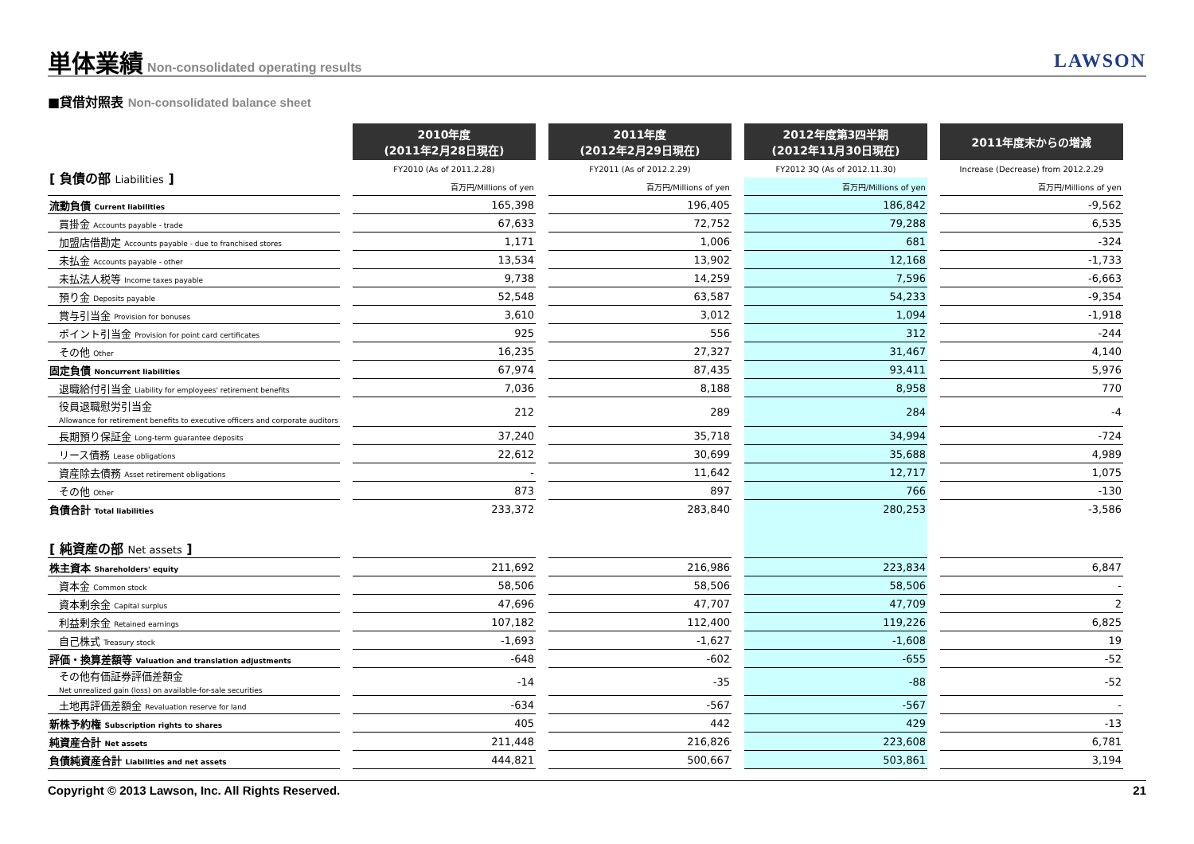単体業績
Non-consolidated operating results
LAWSON
■貸借対照表 Non-consolidated balance sheet
| | 2010年度 (2011年2月28日現在) | 2011年度 (2012年2月29日現在) | 2012年度第3四半期 (2012年11月30日現在) | 2011年度末からの増減 |
| --- | --- | --- | --- | --- |
| [ 負債の部 Liabilities ] | FY2010 (As of 2011.2.28) | FY2011 (As of 2012.2.29) | FY2012 3Q (As of 2012.11.30) | Increase (Decrease) from 2012.2.29 |
| | 百万円/Millions of yen | 百万円/Millions of yen | 百万円/Millions of yen | 百万円/Millions of yen |
| 流動負債 Current liabilities | 165,398 | 196,405 | 186,842 | -9,562 |
| 買掛金 Accounts payable - trade | 67,633 | 72,752 | 79,288 | 6,535 |
| 加盟店借勘定 Accounts payable - due to franchised stores | 1,171 | 1,006 | 681 | -324 |
| 未払金 Accounts payable - other | 13,534 | 13,902 | 12,168 | -1,733 |
| 未払法人税等 Income taxes payable | 9,738 | 14,259 | 7,596 | -6,663 |
| 預り金 Deposits payable | 52,548 | 63,587 | 54,233 | -9,354 |
| 賞与引当金 Provision for bonuses | 3,610 | 3,012 | 1,094 | -1,918 |
| ポイント引当金 Provision for point card certificates | 925 | 556 | 312 | -244 |
| その他 Other | 16,235 | 27,327 | 31,467 | 4,140 |
| 固定負債 Noncurrent liabilities | 67,974 | 87,435 | 93,411 | 5,976 |
| 退職給付引当金 Liability for employees' retirement benefits | 7,036 | 8,188 | 8,958 | 770 |
| 役員退職慰労引当金 Allowance for retirement benefits to executive officers and corporate auditors | 212 | 289 | 284 | -4 |
| 長期預り保証金 Long-term guarantee deposits | 37,240 | 35,718 | 34,994 | -724 |
| リース債務 Lease obligations | 22,612 | 30,699 | 35,688 | 4,989 |
| 資産除去債務 Asset retirement obligations | - | 11,642 | 12,717 | 1,075 |
| その他 Other | 873 | 897 | 766 | -130 |
| 負債合計 Total liabilities | 233,372 | 283,840 | 280,253 | -3,586 |
| [ 純資産の部 Net assets ] | | | | |
| 株主資本 Shareholders' equity | 211,692 | 216,986 | 223,834 | 6,847 |
| 資本金 Common stock | 58,506 | 58,506 | 58,506 | - |
| 資本剰余金 Capital surplus | 47,696 | 47,707 | 47,709 | 2 |
| 利益剰余金 Retained earnings | 107,182 | 112,400 | 119,226 | 6,825 |
| 自己株式 Treasury stock | -1,693 | -1,627 | -1,608 | 19 |
| 評価・換算差額等 Valuation and translation adjustments | -648 | -602 | -655 | -52 |
| その他有価証券評価差額金 Net unrealized gain (loss) on available-for-sale securities | -14 | -35 | -88 | -52 |
| 土地再評価差額金 Revaluation reserve for land | -634 | -567 | -567 | - |
| 新株予約権 Subscription rights to shares | 405 | 442 | 429 | -13 |
| 純資産合計 Net assets | 211,448 | 216,826 | 223,608 | 6,781 |
| 負債純資産合計 Liabilities and net assets | 444,821 | 500,667 | 503,861 | 3,194 |
Copyright © 2013 Lawson, Inc. All Rights Reserved. 21